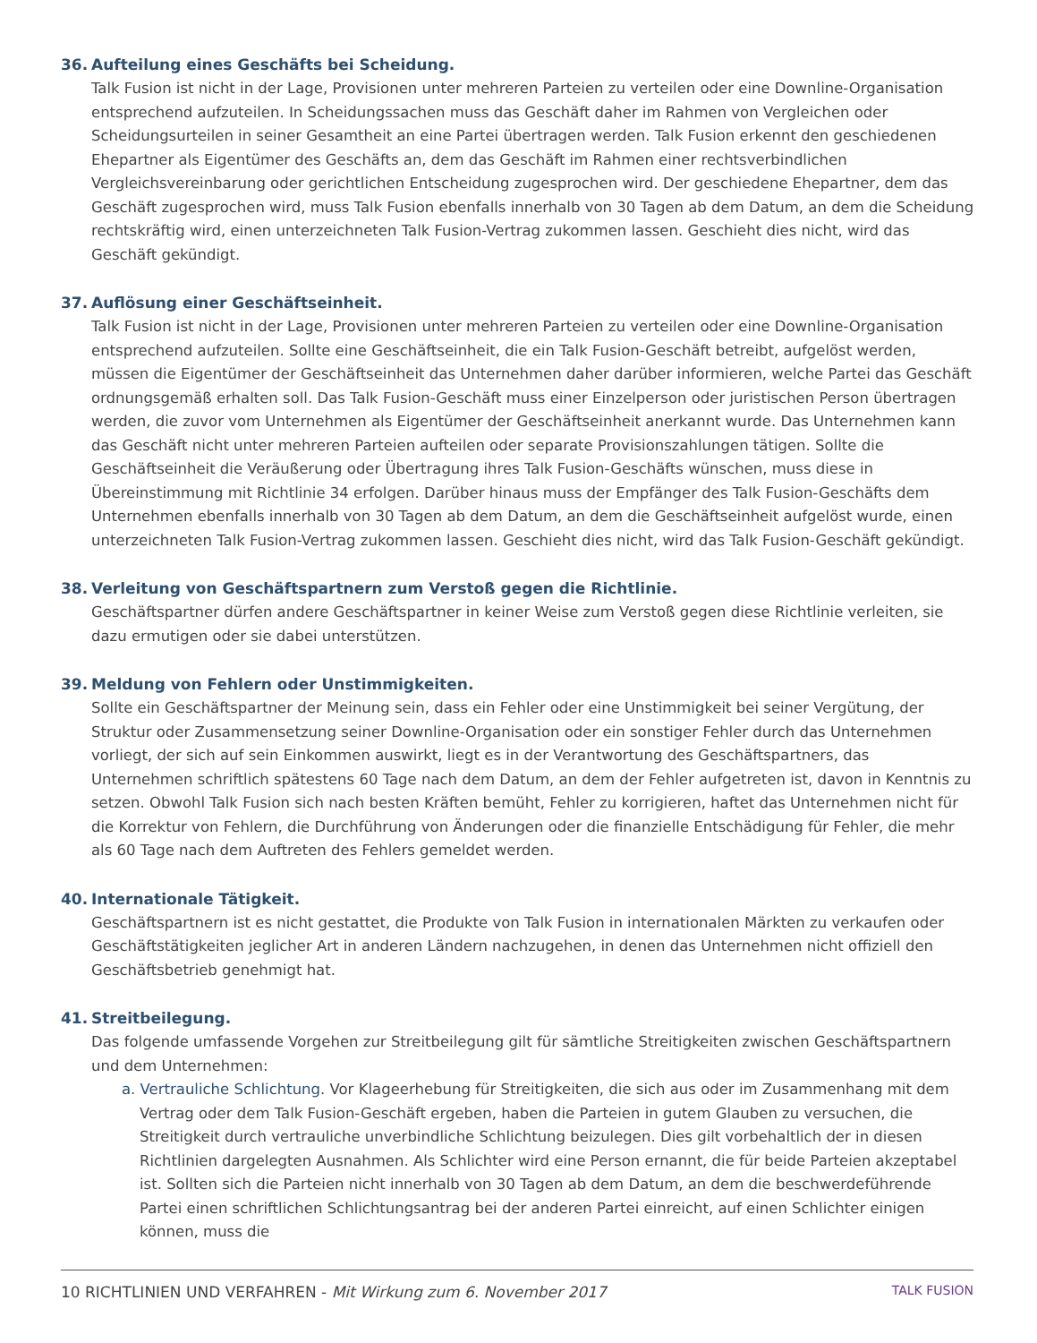36. Aufteilung eines Geschäfts bei Scheidung.
Talk Fusion ist nicht in der Lage, Provisionen unter mehreren Parteien zu verteilen oder eine Downline-Organisation entsprechend aufzuteilen. In Scheidungssachen muss das Geschäft daher im Rahmen von Vergleichen oder Scheidungsurteilen in seiner Gesamtheit an eine Partei übertragen werden. Talk Fusion erkennt den geschiedenen Ehepartner als Eigentümer des Geschäfts an, dem das Geschäft im Rahmen einer rechtsverbindlichen Vergleichsvereinbarung oder gerichtlichen Entscheidung zugesprochen wird. Der geschiedene Ehepartner, dem das Geschäft zugesprochen wird, muss Talk Fusion ebenfalls innerhalb von 30 Tagen ab dem Datum, an dem die Scheidung rechtskräftig wird, einen unterzeichneten Talk Fusion-Vertrag zukommen lassen. Geschieht dies nicht, wird das Geschäft gekündigt.
37. Auflösung einer Geschäftseinheit.
Talk Fusion ist nicht in der Lage, Provisionen unter mehreren Parteien zu verteilen oder eine Downline-Organisation entsprechend aufzuteilen. Sollte eine Geschäftseinheit, die ein Talk Fusion-Geschäft betreibt, aufgelöst werden, müssen die Eigentümer der Geschäftseinheit das Unternehmen daher darüber informieren, welche Partei das Geschäft ordnungsgemäß erhalten soll. Das Talk Fusion-Geschäft muss einer Einzelperson oder juristischen Person übertragen werden, die zuvor vom Unternehmen als Eigentümer der Geschäftseinheit anerkannt wurde. Das Unternehmen kann das Geschäft nicht unter mehreren Parteien aufteilen oder separate Provisionszahlungen tätigen. Sollte die Geschäftseinheit die Veräußerung oder Übertragung ihres Talk Fusion-Geschäfts wünschen, muss diese in Übereinstimmung mit Richtlinie 34 erfolgen. Darüber hinaus muss der Empfänger des Talk Fusion-Geschäfts dem Unternehmen ebenfalls innerhalb von 30 Tagen ab dem Datum, an dem die Geschäftseinheit aufgelöst wurde, einen unterzeichneten Talk Fusion-Vertrag zukommen lassen. Geschieht dies nicht, wird das Talk Fusion-Geschäft gekündigt.
38. Verleitung von Geschäftspartnern zum Verstoß gegen die Richtlinie.
Geschäftspartner dürfen andere Geschäftspartner in keiner Weise zum Verstoß gegen diese Richtlinie verleiten, sie dazu ermutigen oder sie dabei unterstützen.
39. Meldung von Fehlern oder Unstimmigkeiten.
Sollte ein Geschäftspartner der Meinung sein, dass ein Fehler oder eine Unstimmigkeit bei seiner Vergütung, der Struktur oder Zusammensetzung seiner Downline-Organisation oder ein sonstiger Fehler durch das Unternehmen vorliegt, der sich auf sein Einkommen auswirkt, liegt es in der Verantwortung des Geschäftspartners, das Unternehmen schriftlich spätestens 60 Tage nach dem Datum, an dem der Fehler aufgetreten ist, davon in Kenntnis zu setzen. Obwohl Talk Fusion sich nach besten Kräften bemüht, Fehler zu korrigieren, haftet das Unternehmen nicht für die Korrektur von Fehlern, die Durchführung von Änderungen oder die finanzielle Entschädigung für Fehler, die mehr als 60 Tage nach dem Auftreten des Fehlers gemeldet werden.
40. Internationale Tätigkeit.
Geschäftspartnern ist es nicht gestattet, die Produkte von Talk Fusion in internationalen Märkten zu verkaufen oder Geschäftstätigkeiten jeglicher Art in anderen Ländern nachzugehen, in denen das Unternehmen nicht offiziell den Geschäftsbetrieb genehmigt hat.
41. Streitbeilegung.
Das folgende umfassende Vorgehen zur Streitbeilegung gilt für sämtliche Streitigkeiten zwischen Geschäftspartnern und dem Unternehmen:
a. Vertrauliche Schlichtung. Vor Klageerhebung für Streitigkeiten, die sich aus oder im Zusammenhang mit dem Vertrag oder dem Talk Fusion-Geschäft ergeben, haben die Parteien in gutem Glauben zu versuchen, die Streitigkeit durch vertrauliche unverbindliche Schlichtung beizulegen. Dies gilt vorbehaltlich der in diesen Richtlinien dargelegten Ausnahmen. Als Schlichter wird eine Person ernannt, die für beide Parteien akzeptabel ist. Sollten sich die Parteien nicht innerhalb von 30 Tagen ab dem Datum, an dem die beschwerdeführende Partei einen schriftlichen Schlichtungsantrag bei der anderen Partei einreicht, auf einen Schlichter einigen können, muss die
10 RICHTLINIEN UND VERFAHREN - Mit Wirkung zum 6. November 2017
TALK FUSION